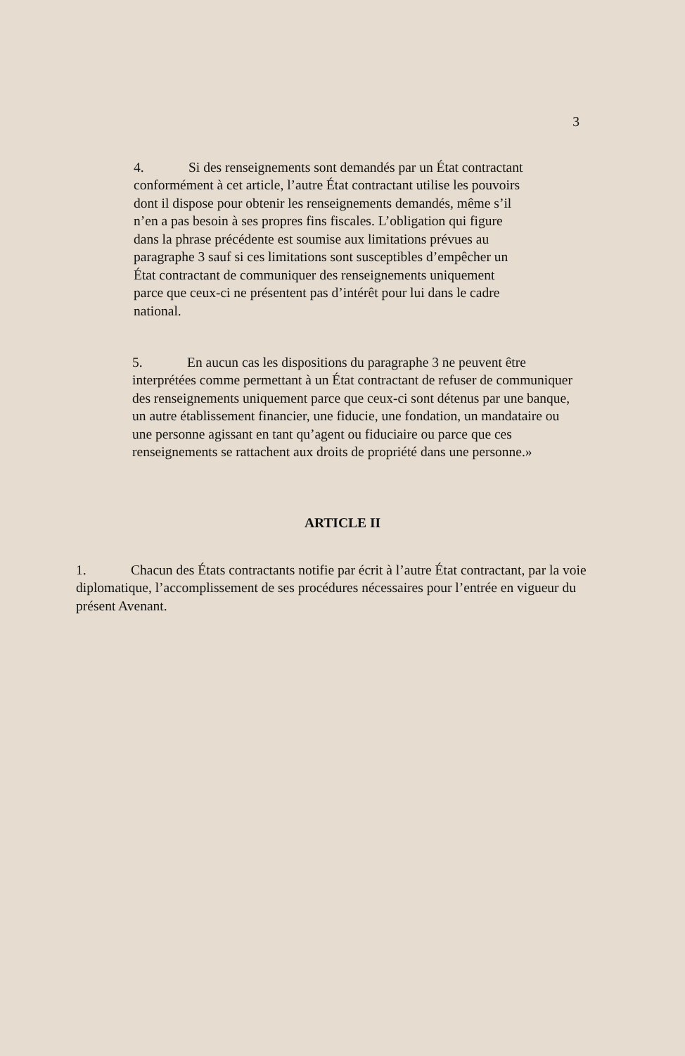3
4. Si des renseignements sont demandés par un État contractant conformément à cet article, l’autre État contractant utilise les pouvoirs dont il dispose pour obtenir les renseignements demandés, même s’il n’en a pas besoin à ses propres fins fiscales. L’obligation qui figure dans la phrase précédente est soumise aux limitations prévues au paragraphe 3 sauf si ces limitations sont susceptibles d’empêcher un État contractant de communiquer des renseignements uniquement parce que ceux-ci ne présentent pas d’intérêt pour lui dans le cadre national.
5. En aucun cas les dispositions du paragraphe 3 ne peuvent être interprétées comme permettant à un État contractant de refuser de communiquer des renseignements uniquement parce que ceux-ci sont détenus par une banque, un autre établissement financier, une fiducie, une fondation, un mandataire ou une personne agissant en tant qu’agent ou fiduciaire ou parce que ces renseignements se rattachent aux droits de propriété dans une personne.»
ARTICLE II
1. Chacun des États contractants notifie par écrit à l’autre État contractant, par la voie diplomatique, l’accomplissement de ses procédures nécessaires pour l’entrée en vigueur du présent Avenant.